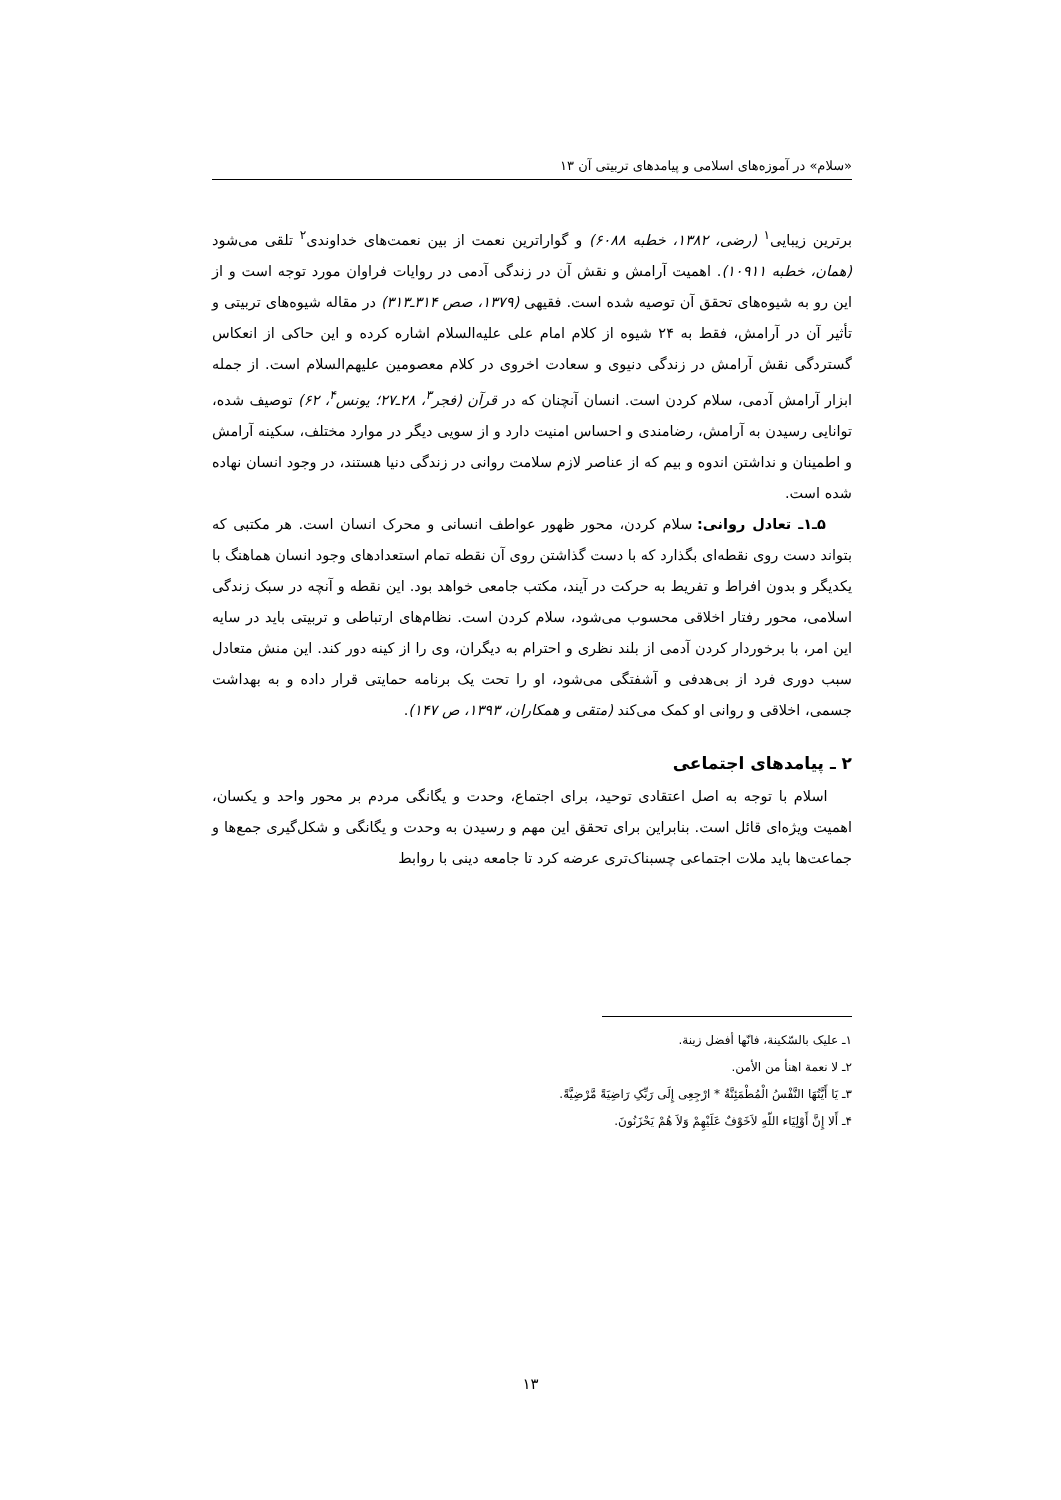«سلام» در آموزه‌های اسلامی و پیامدهای تربیتی آن ۱۳
برترین زیبایی<sup>۱</sup> (رضی، ۱۳۸۲، خطبه ۶۰۸۸) و گواراترین نعمت از بین نعمت‌های خداوندی<sup>۲</sup> تلقی می‌شود (همان، خطبه ۱۰۹۱۱). اهمیت آرامش و نقش آن در زندگی آدمی در روایات فراوان مورد توجه است و از این رو به شیوه‌های تحقق آن توصیه شده است. فقیهی (۱۳۷۹، صص ۳۱۴ـ۳۱۳) در مقاله شیوه‌های تربیتی و تأثیر آن در آرامش، فقط به ۲۴ شیوه از کلام امام علی علیه‌السلام اشاره کرده و این حاکی از انعکاس گستردگی نقش آرامش در زندگی دنیوی و سعادت اخروی در کلام معصومین علیهم‌السلام است. از جمله ابزار آرامش آدمی، سلام کردن است. انسان آنچنان که در قرآن (فجر<sup>۳</sup>، ۲۸ـ۲۷؛ یونس<sup>۴</sup>، ۶۲) توصیف شده، توانایی رسیدن به آرامش، رضامندی و احساس امنیت دارد و از سویی دیگر در موارد مختلف، سکینه آرامش و اطمینان و نداشتن اندوه و بیم که از عناصر لازم سلامت روانی در زندگی دنیا هستند، در وجود انسان نهاده شده است.
۵ـ۱ـ تعادل روانی: سلام کردن، محور ظهور عواطف انسانی و محرک انسان است. هر مکتبی که بتواند دست روی نقطه‌ای بگذارد که با دست گذاشتن روی آن نقطه تمام استعدادهای وجود انسان هماهنگ با یکدیگر و بدون افراط و تفریط به حرکت در آیند، مکتب جامعی خواهد بود. این نقطه و آنچه در سبک زندگی اسلامی، محور رفتار اخلاقی محسوب می‌شود، سلام کردن است. نظام‌های ارتباطی و تربیتی باید در سایه این امر، با برخوردار کردن آدمی از بلند نظری و احترام به دیگران، وی را از کینه دور کند. این منش متعادل سبب دوری فرد از بی‌هدفی و آشفتگی می‌شود، او را تحت یک برنامه حمایتی قرار داده و به بهداشت جسمی، اخلاقی و روانی او کمک می‌کند (متقی و همکاران، ۱۳۹۳، ص ۱۴۷).
۲ ـ پیامدهای اجتماعی
اسلام با توجه به اصل اعتقادی توحید، برای اجتماع، وحدت و یگانگی مردم بر محور واحد و یکسان، اهمیت ویژه‌ای قائل است. بنابراین برای تحقق این مهم و رسیدن به وحدت و یگانگی و شکل‌گیری جمع‌ها و جماعت‌ها باید ملات اجتماعی چسبناک‌تری عرضه کرد تا جامعه دینی با روابط
۱ـ علیک بالسّکینة، فانّها أفضل زینة.
۲ـ لا نعمة اهنأ من الأمن.
۳ـ یَا أَیَّتُهَا النَّفْسُ الْمُطْمَئِنَّةُ * ارْجِعِی إِلَی رَبِّکِ رَاضِیَةً مَّرْضِیَّةً.
۴ـ أَلا إِنَّ أَوْلِیَاء اللّهِ لاَخَوْفٌ عَلَیْهِمْ وَلاَ هُمْ یَحْزَنُونَ.
۱۳